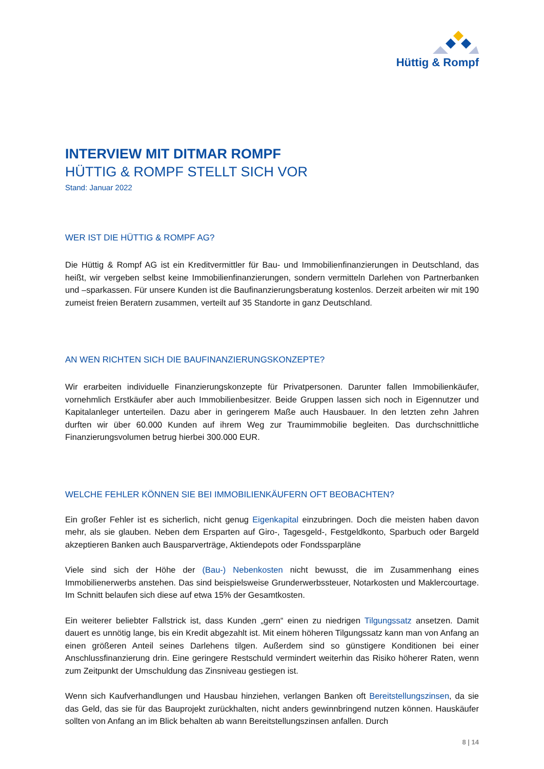Hüttig & Rompf
INTERVIEW MIT DITMAR ROMPF
HÜTTIG & ROMPF STELLT SICH VOR
Stand: Januar 2022
WER IST DIE HÜTTIG & ROMPF AG?
Die Hüttig & Rompf AG ist ein Kreditvermittler für Bau- und Immobilienfinanzierungen in Deutschland, das heißt, wir vergeben selbst keine Immobilienfinanzierungen, sondern vermitteln Darlehen von Partnerbanken und –sparkassen. Für unsere Kunden ist die Baufinanzierungsberatung kostenlos. Derzeit arbeiten wir mit 190 zumeist freien Beratern zusammen, verteilt auf 35 Standorte in ganz Deutschland.
AN WEN RICHTEN SICH DIE BAUFINANZIERUNGSKONZEPTE?
Wir erarbeiten individuelle Finanzierungskonzepte für Privatpersonen. Darunter fallen Immobilien­käufer, vornehmlich Erstkäufer aber auch Immobilienbesitzer. Beide Gruppen lassen sich noch in Eigennutzer und Kapitalanleger unterteilen. Dazu aber in geringerem Maße auch Hausbauer. In den letzten zehn Jahren durften wir über 60.000 Kunden auf ihrem Weg zur Traumimmobilie begleiten. Das durchschnittliche Finanzierungsvolumen betrug hierbei 300.000 EUR.
WELCHE FEHLER KÖNNEN SIE BEI IMMOBILIENKÄUFERN OFT BEOBACHTEN?
Ein großer Fehler ist es sicherlich, nicht genug Eigenkapital einzubringen. Doch die meisten haben davon mehr, als sie glauben. Neben dem Ersparten auf Giro-, Tagesgeld-, Festgeldkonto, Sparbuch oder Bargeld akzeptieren Banken auch Bausparverträge, Aktiendepots oder Fondssparpläne
Viele sind sich der Höhe der (Bau-) Nebenkosten nicht bewusst, die im Zusammenhang eines Immobilienerwerbs anstehen. Das sind beispielsweise Grunderwerbssteuer, Notarkosten und Maklercourtage. Im Schnitt belaufen sich diese auf etwa 15% der Gesamtkosten.
Ein weiterer beliebter Fallstrick ist, dass Kunden „gern“ einen zu niedrigen Tilgungssatz ansetzen. Damit dauert es unnötig lange, bis ein Kredit abgezahlt ist. Mit einem höheren Tilgungssatz kann man von Anfang an einen größeren Anteil seines Darlehens tilgen. Außerdem sind so günstigere Konditionen bei einer Anschlussfinanzierung drin. Eine geringere Restschuld vermindert weiterhin das Risiko höherer Raten, wenn zum Zeitpunkt der Umschuldung das Zinsniveau gestiegen ist.
Wenn sich Kaufverhandlungen und Hausbau hinziehen, verlangen Banken oft Bereitstellungszinsen, da sie das Geld, das sie für das Bauprojekt zurückhalten, nicht anders gewinnbringend nutzen können. Hauskäufer sollten von Anfang an im Blick behalten ab wann Bereitstellungszinsen anfallen. Durch
8 | 14